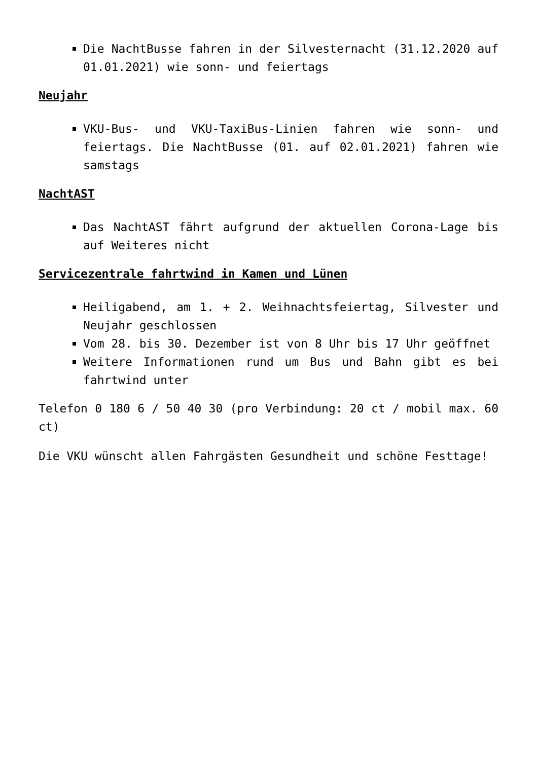Die NachtBusse fahren in der Silvesternacht (31.12.2020 auf 01.01.2021) wie sonn- und feiertags
Neujahr
VKU-Bus- und VKU-TaxiBus-Linien fahren wie sonn- und feiertags. Die NachtBusse (01. auf 02.01.2021) fahren wie samstags
NachtAST
Das NachtAST fährt aufgrund der aktuellen Corona-Lage bis auf Weiteres nicht
Servicezentrale fahrtwind in Kamen und Lünen
Heiligabend, am 1. + 2. Weihnachtsfeiertag, Silvester und Neujahr geschlossen
Vom 28. bis 30. Dezember ist von 8 Uhr bis 17 Uhr geöffnet
Weitere Informationen rund um Bus und Bahn gibt es bei fahrtwind unter
Telefon 0 180 6 / 50 40 30 (pro Verbindung: 20 ct / mobil max. 60 ct)
Die VKU wünscht allen Fahrgästen Gesundheit und schöne Festtage!